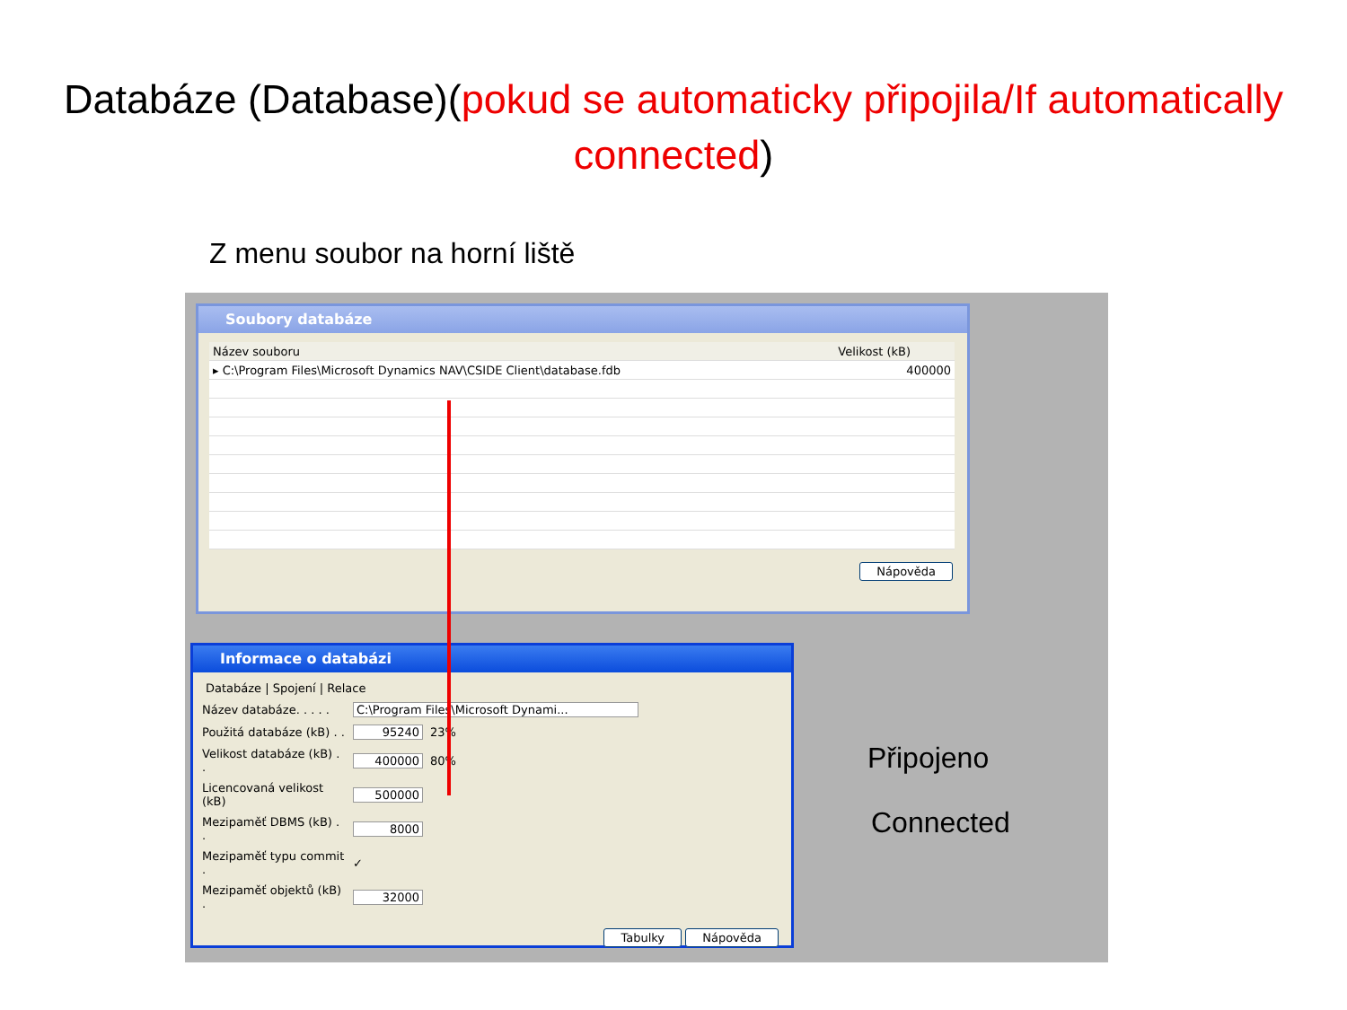Databáze (Database)(pokud se automaticky připojila/If automatically connected)
Z menu soubor na horní liště
Soubory databáze
| Název souboru | Velikost (kB) |
| --- | --- |
| ▸ C:\Program Files\Microsoft Dynamics NAV\CSIDE Client\database.fdb | 400000 |
Nápověda
Informace o databázi
Databáze | Spojení | Relace
Název databáze. . . . . C:\Program Files\Microsoft Dynami...
Použitá databáze (kB) . . 95240 23%
Velikost databáze (kB) . . 400000 80%
Licencovaná velikost (kB) 500000
Mezipaměť DBMS (kB) . . 8000
Mezipaměť typu commit . ✓
Mezipaměť objektů (kB) . 32000
Tabulky Nápověda
Připojeno
Connected